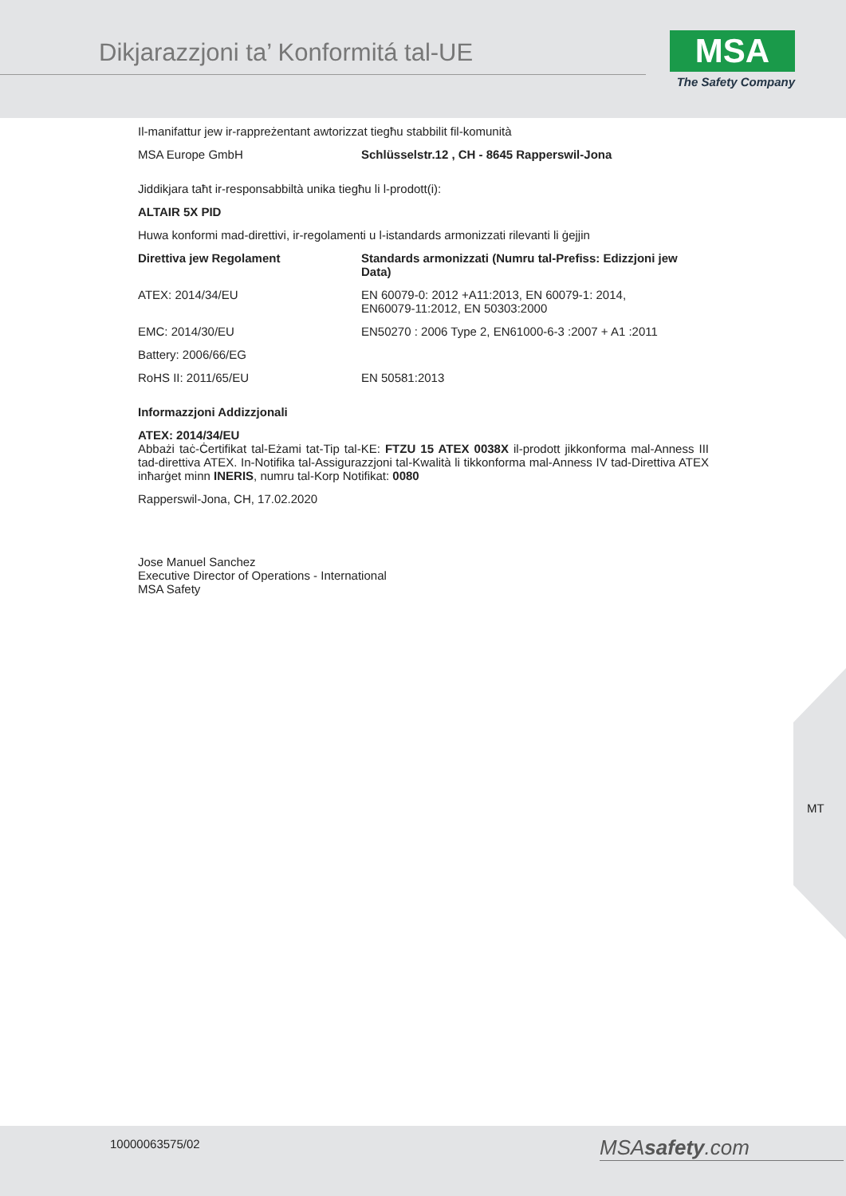Dikjarazzjoni ta’ Konformitá tal-UE
MSA
The Safety Company
Il-manifattur jew ir-rappreżentant awtorizzat tiegħu stabbilit fil-komunità
| MSA Europe GmbH | Schlüsselstr.12 , CH - 8645 Rapperswil-Jona |
Jiddikjara taħt ir-responsabbiltà unika tiegħu li l-prodott(i):
ALTAIR 5X PID
Huwa konformi mad-direttivi, ir-regolamenti u l-istandards armonizzati rilevanti li ġejjin
| Direttiva jew Regolament | Standards armonizzati (Numru tal-Prefiss: Edizzjoni jew Data) |
| --- | --- |
| ATEX: 2014/34/EU | EN 60079-0: 2012 +A11:2013, EN 60079-1: 2014, EN60079-11:2012, EN 50303:2000 |
| EMC: 2014/30/EU | EN50270 : 2006 Type 2, EN61000-6-3 :2007 + A1 :2011 |
| Battery: 2006/66/EG | |
| RoHS II: 2011/65/EU | EN 50581:2013 |
Informazzjoni Addizzjonali
ATEX: 2014/34/EU
Abbażi taċ-Ċertifikat tal-Eżami tat-Tip tal-KE: FTZU 15 ATEX 0038X il-prodott jikkonforma mal-Anness III tad-direttiva ATEX. In-Notifika tal-Assigurazzjoni tal-Kwalità li tikkonforma mal-Anness IV tad-Direttiva ATEX inħarġet minn INERIS, numru tal-Korp Notifikat: 0080
Rapperswil-Jona, CH, 17.02.2020
Jose Manuel Sanchez
Executive Director of Operations - International
MSA Safety
MT
10000063575/02 MSAsafety.com